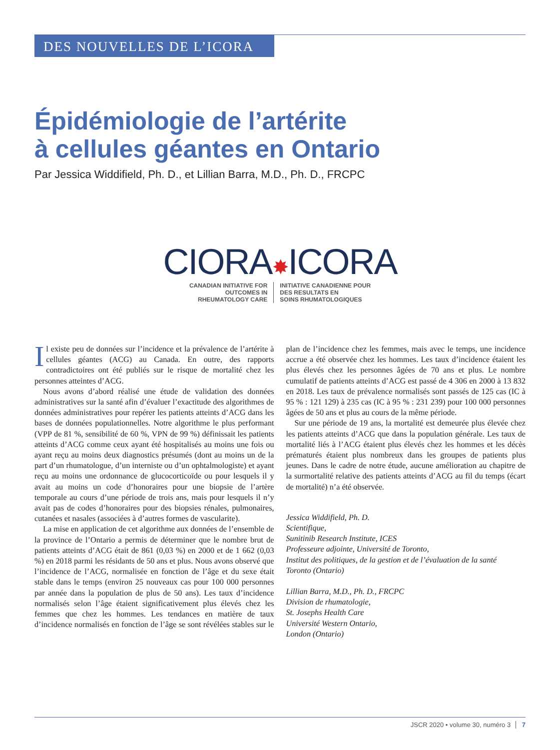DES NOUVELLES DE L’ICORA
Épidémiologie de l’artérite
à cellules géantes en Ontario
Par Jessica Widdifield, Ph. D., et Lillian Barra, M.D., Ph. D., FRCPC
CIORA✸ICORA
CANADIAN INITIATIVE FOR
OUTCOMES IN
RHEUMATOLOGY CARE
INITIATIVE CANADIENNE POUR
DES RESULTATS EN
SOINS RHUMATOLOGIQUES
Il existe peu de données sur l’incidence et la prévalence de l’artérite à cellules géantes (ACG) au Canada. En outre, des rapports contradictoires ont été publiés sur le risque de mortalité chez les personnes atteintes d’ACG.
Nous avons d’abord réalisé une étude de validation des données administratives sur la santé afin d’évaluer l’exactitude des algorithmes de données administratives pour repérer les patients atteints d’ACG dans les bases de données populationnelles. Notre algorithme le plus performant (VPP de 81 %, sensibilité de 60 %, VPN de 99 %) définissait les patients atteints d’ACG comme ceux ayant été hospitalisés au moins une fois ou ayant reçu au moins deux diagnostics présumés (dont au moins un de la part d’un rhumatologue, d’un interniste ou d’un ophtalmologiste) et ayant reçu au moins une ordonnance de glucocorticoïde ou pour lesquels il y avait au moins un code d’honoraires pour une biopsie de l’artère temporale au cours d’une période de trois ans, mais pour lesquels il n’y avait pas de codes d’honoraires pour des biopsies rénales, pulmonaires, cutanées et nasales (associées à d’autres formes de vascularite).
La mise en application de cet algorithme aux données de l’ensemble de la province de l’Ontario a permis de déterminer que le nombre brut de patients atteints d’ACG était de 861 (0,03 %) en 2000 et de 1 662 (0,03 %) en 2018 parmi les résidants de 50 ans et plus. Nous avons observé que l’incidence de l’ACG, normalisée en fonction de l’âge et du sexe était stable dans le temps (environ 25 nouveaux cas pour 100 000 personnes par année dans la population de plus de 50 ans). Les taux d’incidence normalisés selon l’âge étaient significativement plus élevés chez les femmes que chez les hommes. Les tendances en matière de taux d’incidence normalisés en fonction de l’âge se sont révélées stables sur le plan de l’incidence chez les femmes, mais avec le temps, une incidence accrue a été observée chez les hommes. Les taux d’incidence étaient les plus élevés chez les personnes âgées de 70 ans et plus. Le nombre cumulatif de patients atteints d’ACG est passé de 4 306 en 2000 à 13 832 en 2018. Les taux de prévalence normalisés sont passés de 125 cas (IC à 95 % : 121 129) à 235 cas (IC à 95 % : 231 239) pour 100 000 personnes âgées de 50 ans et plus au cours de la même période.
Sur une période de 19 ans, la mortalité est demeurée plus élevée chez les patients atteints d’ACG que dans la population générale. Les taux de mortalité liés à l’ACG étaient plus élevés chez les hommes et les décès prématurés étaient plus nombreux dans les groupes de patients plus jeunes. Dans le cadre de notre étude, aucune amélioration au chapitre de la surmortalité relative des patients atteints d’ACG au fil du temps (écart de mortalité) n’a été observée.
Jessica Widdifield, Ph. D.
Scientifique,
Sunitinib Research Institute, ICES
Professeure adjointe, Université de Toronto,
Institut des politiques, de la gestion et de l’évaluation de la santé
Toronto (Ontario)
Lillian Barra, M.D., Ph. D., FRCPC
Division de rhumatologie,
St. Josephs Health Care
Université Western Ontario,
London (Ontario)
JSCR 2020 • volume 30, numéro 3 7